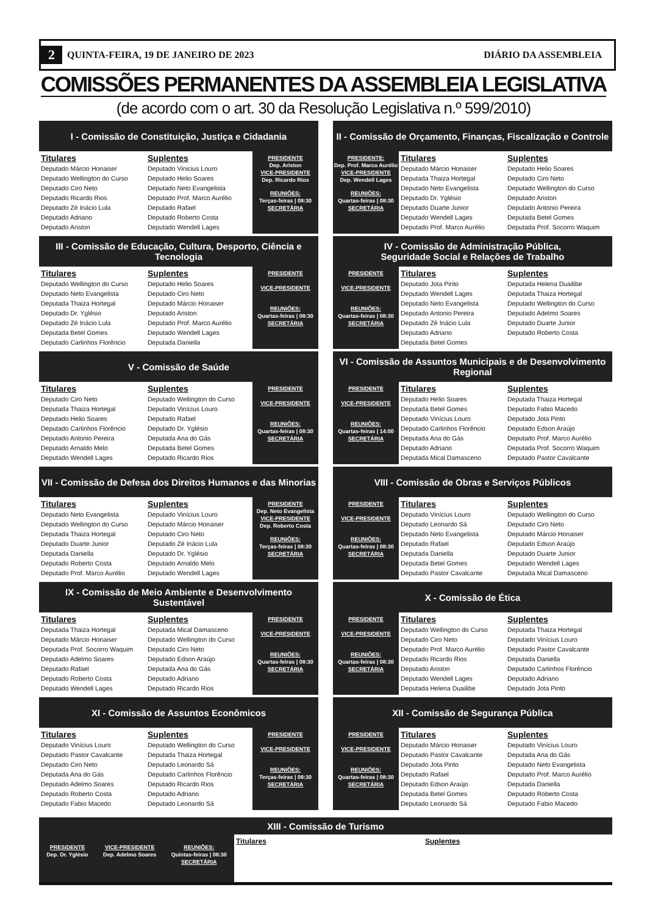2 QUINTA-FEIRA, 19 DE JANEIRO DE 2023 DIÁRIO DA ASSEMBLEIA
COMISSÕES PERMANENTES DA ASSEMBLEIA LEGISLATIVA
(de acordo com o art. 30 da Resolução Legislativa n.º 599/2010)
I - Comissão de Constituição, Justiça e Cidadania
Titulares
Deputado Márcio Honaiser
Deputado Wellington do Curso
Deputado Ciro Neto
Deputado Ricardo Rios
Deputado Zé Inácio Lula
Deputado Adriano
Deputado Ariston
Suplentes
Deputado Vinicius Louro
Deputado Helio Soares
Deputado Neto Evangelista
Deputado Prof. Marco Aurélio
Deputado Rafael
Deputado Roberto Costa
Deputado Wendell Lages
PRESIDENTE
Dep. Ariston
VICE-PRESIDENTE
Dep. Ricardo Rios
REUNIÕES:
Terças-feiras | 08:30
SECRETÁRIA
II - Comissão de Orçamento, Finanças, Fiscalização e Controle
PRESIDENTE:
Dep. Prof. Marco Aurélio
VICE-PRESIDENTE
Dep. Wendell Lages
REUNIÕES:
Quartas-feiras | 08:30
SECRETÁRIA
Titulares
Deputado Márcio Honaiser
Deputada Thaiza Hortegal
Deputado Neto Evangelista
Deputado Dr. Yglésio
Deputado Duarte Junior
Deputado Wendell Lages
Deputado Prof. Marco Aurélio
Suplentes
Deputado Helio Soares
Deputado Ciro Neto
Deputado Wellington do Curso
Deputado Ariston
Deputado Antonio Pereira
Deputada Betel Gomes
Deputada Prof. Socorro Waquim
III - Comissão de Educação, Cultura, Desporto, Ciência e Tecnologia
Titulares
Deputado Wellington do Curso
Deputado Neto Evangelista
Deputada Thaiza Hortegal
Deputado Dr. Yglésio
Deputado Zé Inácio Lula
Deputada Betel Gomes
Deputado Carlinhos Florêncio
Suplentes
Deputado Helio Soares
Deputado Ciro Neto
Deputado Márcio Honaiser
Deputado Ariston
Deputado Prof. Marco Aurélio
Deputado Wendell Lages
Deputada Daniella
PRESIDENTE
VICE-PRESIDENTE
REUNIÕES:
Quartas-feiras | 08:30
SECRETÁRIA
IV - Comissão de Administração Pública,
Seguridade Social e Relações de Trabalho
PRESIDENTE
VICE-PRESIDENTE
REUNIÕES:
Quartas-feiras | 08:30
SECRETÁRIA
Titulares
Deputado Jota Pinto
Deputado Wendell Lages
Deputado Neto Evangelista
Deputado Antonio Pereira
Deputado Zé Inácio Lula
Deputado Adriano
Deputada Betel Gomes
Suplentes
Deputada Helena Duailibe
Deputada Thaiza Hortegal
Deputado Wellington do Curso
Deputado Adelmo Soares
Deputado Duarte Junior
Deputado Roberto Costa
V - Comissão de Saúde
Titulares
Deputado Ciro Neto
Deputada Thaiza Hortegal
Deputado Helio Soares
Deputado Carlinhos Florêncio
Deputado Antonio Pereira
Deputado Arnaldo Melo
Deputado Wendell Lages
Suplentes
Deputado Wellington do Curso
Deputado Vinícius Louro
Deputado Rafael
Deputado Dr. Yglésio
Deputada Ana do Gás
Deputada Betel Gomes
Deputado Ricardo Rios
PRESIDENTE
VICE-PRESIDENTE
REUNIÕES:
Quartas-feiras | 08:30
SECRETÁRIA
VI - Comissão de Assuntos Municipais e de Desenvolvimento Regional
PRESIDENTE
VICE-PRESIDENTE
REUNIÕES:
Quartas-feiras | 14:00
SECRETÁRIA
Titulares
Deputado Helio Soares
Deputada Betel Gomes
Deputado Vinícius Louro
Deputado Carlinhos Florêncio
Deputada Ana do Gás
Deputado Adriano
Deputada Mical Damasceno
Suplentes
Deputada Thaiza Hortegal
Deputado Fabio Macedo
Deputado Jota Pinto
Deputado Edson Araújo
Deputado Prof. Marco Aurélio
Deputada Prof. Socorro Waquim
Deputado Pastor Cavalcante
VII - Comissão de Defesa dos Direitos Humanos e das Minorias
Titulares
Deputado Neto Evangelista
Deputado Wellington do Curso
Deputada Thaiza Hortegal
Deputado Duarte Junior
Deputada Daniella
Deputado Roberto Costa
Deputado Prof. Marco Aurélio
Suplentes
Deputado Vinícius Louro
Deputado Márcio Honaiser
Deputado Ciro Neto
Deputado Zé Inácio Lula
Deputado Dr. Yglésio
Deputado Arnaldo Melo
Deputado Wendell Lages
PRESIDENTE
Dep. Neto Evangelista
VICE-PRESIDENTE
Dep. Roberto Costa
REUNIÕES:
Terças-feiras | 08:30
SECRETÁRIA
VIII - Comissão de Obras e Serviços Públicos
PRESIDENTE
VICE-PRESIDENTE
REUNIÕES:
Quartas-feiras | 08:30
SECRETÁRIA
Titulares
Deputado Vinícius Louro
Deputado Leonardo Sá
Deputado Neto Evangelista
Deputado Rafael
Deputada Daniella
Deputada Betel Gomes
Deputado Pastor Cavalcante
Suplentes
Deputado Wellington do Curso
Deputado Ciro Neto
Deputado Márcio Honaiser
Deputado Edson Araújo
Deputado Duarte Junior
Deputado Wendell Lages
Deputada Mical Damasceno
IX - Comissão de Meio Ambiente e Desenvolvimento Sustentável
Titulares
Deputada Thaiza Hortegal
Deputado Márcio Honaiser
Deputada Prof. Socorro Waquim
Deputado Adelmo Soares
Deputado Rafael
Deputado Roberto Costa
Deputado Wendell Lages
Suplentes
Deputada Mical Damasceno
Deputado Wellington do Curso
Deputado Ciro Neto
Deputado Edson Araújo
Deputada Ana do Gás
Deputado Adriano
Deputado Ricardo Rios
PRESIDENTE
VICE-PRESIDENTE
REUNIÕES:
Quartas-feiras | 08:30
SECRETÁRIA
X - Comissão de Ética
PRESIDENTE
VICE-PRESIDENTE
REUNIÕES:
Quartas-feiras | 08:30
SECRETÁRIA
Titulares
Deputado Wellington do Curso
Deputado Ciro Neto
Deputado Prof. Marco Aurélio
Deputado Ricardo Rios
Deputado Ariston
Deputado Wendell Lages
Deputada Helena Duailibe
Suplentes
Deputada Thaiza Hortegal
Deputado Vinícius Louro
Deputado Pastor Cavalcante
Deputada Daniella
Deputado Carlinhos Florêncio
Deputado Adriano
Deputado Jota Pinto
XI - Comissão de Assuntos Econômicos
Titulares
Deputado Vinícius Louro
Deputado Pastor Cavalcante
Deputado Ciro Neto
Deputada Ana do Gás
Deputado Adelmo Soares
Deputado Roberto Costa
Deputado Fabio Macedo
Suplentes
Deputado Wellington do Curso
Deputada Thaiza Hortegal
Deputado Leonardo Sá
Deputado Carlinhos Florêncio
Deputado Ricardo Rios
Deputado Adriano
Deputado Leonardo Sá
PRESIDENTE
VICE-PRESIDENTE
REUNIÕES:
Terças-feiras | 08:30
SECRETÁRIA
XII - Comissão de Segurança Pública
PRESIDENTE
VICE-PRESIDENTE
REUNIÕES:
Quartas-feiras | 08:30
SECRETÁRIA
Titulares
Deputado Márcio Honaiser
Deputado Pastor Cavalcante
Deputado Jota Pinto
Deputado Rafael
Deputado Edson Araújo
Deputada Betel Gomes
Deputado Leonardo Sá
Suplentes
Deputado Vinícius Louro
Deputada Ana do Gás
Deputado Neto Evangelista
Deputado Prof. Marco Aurélio
Deputada Daniella
Deputado Roberto Costa
Deputado Fabio Macedo
XIII - Comissão de Turismo
PRESIDENTE
Dep. Dr. Yglésio
VICE-PRESIDENTE
Dep. Adelmo Soares
REUNIÕES:
Quintas-feiras | 08:30
SECRETÁRIA
Titulares Suplentes